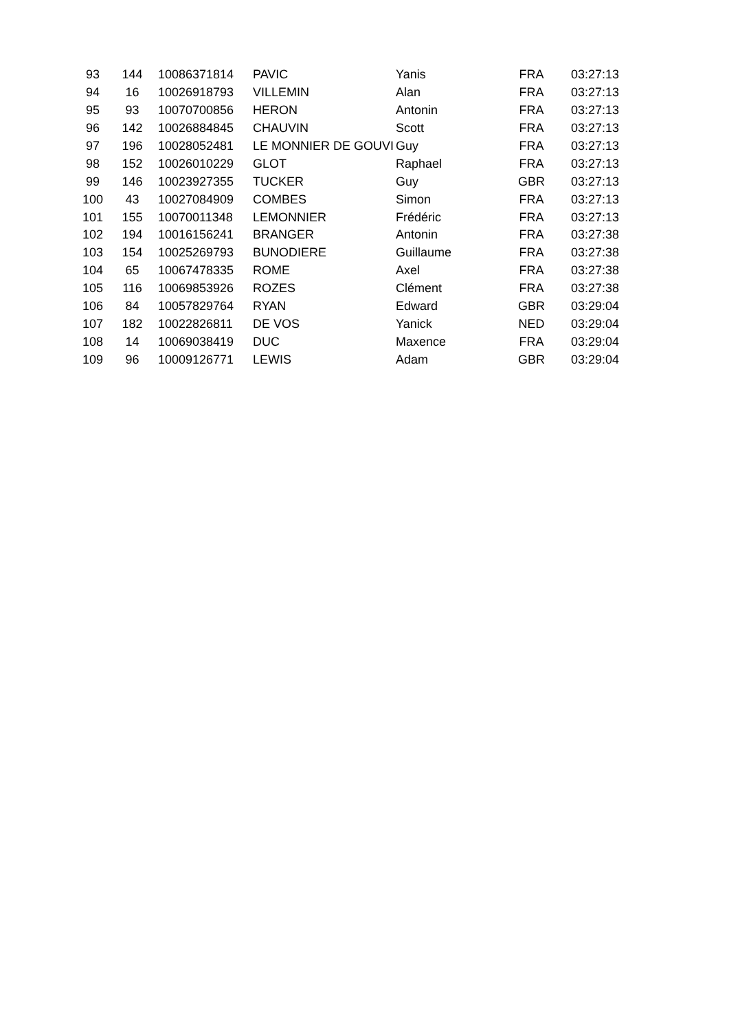| 93 | 144 | 10086371814 | PAVIC | Yanis | FRA | 03:27:13 |
| 94 | 16 | 10026918793 | VILLEMIN | Alan | FRA | 03:27:13 |
| 95 | 93 | 10070700856 | HERON | Antonin | FRA | 03:27:13 |
| 96 | 142 | 10026884845 | CHAUVIN | Scott | FRA | 03:27:13 |
| 97 | 196 | 10028052481 | LE MONNIER DE GOUVI | Guy | FRA | 03:27:13 |
| 98 | 152 | 10026010229 | GLOT | Raphael | FRA | 03:27:13 |
| 99 | 146 | 10023927355 | TUCKER | Guy | GBR | 03:27:13 |
| 100 | 43 | 10027084909 | COMBES | Simon | FRA | 03:27:13 |
| 101 | 155 | 10070011348 | LEMONNIER | Frédéric | FRA | 03:27:13 |
| 102 | 194 | 10016156241 | BRANGER | Antonin | FRA | 03:27:38 |
| 103 | 154 | 10025269793 | BUNODIERE | Guillaume | FRA | 03:27:38 |
| 104 | 65 | 10067478335 | ROME | Axel | FRA | 03:27:38 |
| 105 | 116 | 10069853926 | ROZES | Clément | FRA | 03:27:38 |
| 106 | 84 | 10057829764 | RYAN | Edward | GBR | 03:29:04 |
| 107 | 182 | 10022826811 | DE VOS | Yanick | NED | 03:29:04 |
| 108 | 14 | 10069038419 | DUC | Maxence | FRA | 03:29:04 |
| 109 | 96 | 10009126771 | LEWIS | Adam | GBR | 03:29:04 |